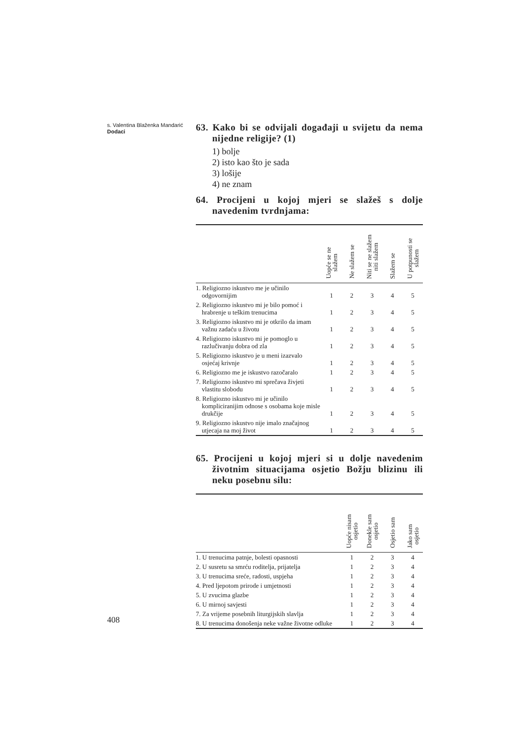s. Valentina Blaženka Mandarić
Dodaci
63. Kako bi se odvijali događaji u svijetu da nema nijedne religije? (1)
1) bolje
2) isto kao što je sada
3) lošije
4) ne znam
64. Procijeni u kojoj mjeri se slažeš s dolje navedenim tvrdnjama:
| | Uopće se ne slažem | Ne slažem se | Niti se ne slažem niti slažem | Slažem se | U potpunosti se slažem |
| --- | --- | --- | --- | --- | --- |
| 1. Religiozno iskustvo me je učinilo odgovornijim | 1 | 2 | 3 | 4 | 5 |
| 2. Religiozno iskustvo mi je bilo pomoć i hrabrenje u teškim trenucima | 1 | 2 | 3 | 4 | 5 |
| 3. Religiozno iskustvo mi je otkrilo da imam važnu zadaću u životu | 1 | 2 | 3 | 4 | 5 |
| 4. Religiozno iskustvo mi je pomoglo u razlučivanju dobra od zla | 1 | 2 | 3 | 4 | 5 |
| 5. Religiozno iskustvo je u meni izazvalo osjećaj krivnje | 1 | 2 | 3 | 4 | 5 |
| 6. Religiozno me je iskustvo razočaralo | 1 | 2 | 3 | 4 | 5 |
| 7. Religiozno iskustvo mi sprečava živjeti vlastitu slobodu | 1 | 2 | 3 | 4 | 5 |
| 8. Religiozno iskustvo mi je učinilo kompliciranijim odnose s osobama koje misle drukčije | 1 | 2 | 3 | 4 | 5 |
| 9. Religiozno iskustvo nije imalo značajnog utjecaja na moj život | 1 | 2 | 3 | 4 | 5 |
65. Procijeni u kojoj mjeri si u dolje navedenim životnim situacijama osjetio Božju blizinu ili neku posebnu silu:
| | Uopće nisam osjetio | Donekle sam osjetio | Osjetio sam | Jako sam osjetio |
| --- | --- | --- | --- | --- |
| 1. U trenucima patnje, bolesti opasnosti | 1 | 2 | 3 | 4 |
| 2. U susretu sa smrću roditelja, prijatelja | 1 | 2 | 3 | 4 |
| 3. U trenucima sreće, radosti, uspjeha | 1 | 2 | 3 | 4 |
| 4. Pred ljepotom prirode i umjetnosti | 1 | 2 | 3 | 4 |
| 5. U zvucima glazbe | 1 | 2 | 3 | 4 |
| 6. U mirnoj savjesti | 1 | 2 | 3 | 4 |
| 7. Za vrijeme posebnih liturgijskih slavlja | 1 | 2 | 3 | 4 |
| 8. U trenucima donošenja neke važne životne odluke | 1 | 2 | 3 | 4 |
408